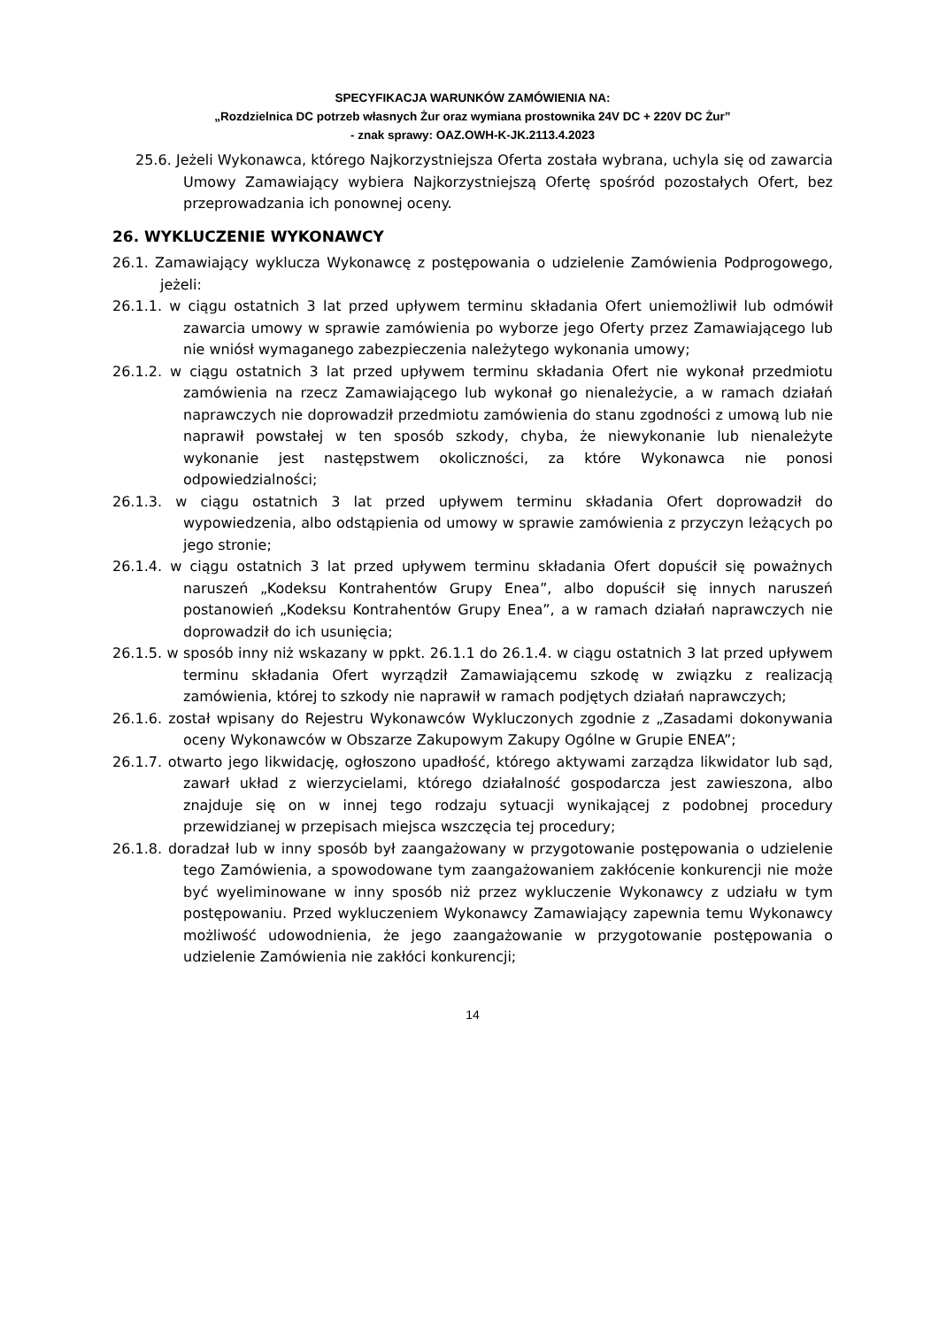SPECYFIKACJA WARUNKÓW ZAMÓWIENIA NA:
„Rozdzielnica DC potrzeb własnych Żur oraz wymiana prostownika 24V DC + 220V DC Żur”
- znak sprawy: OAZ.OWH-K-JK.2113.4.2023
25.6. Jeżeli Wykonawca, którego Najkorzystniejsza Oferta została wybrana, uchyla się od zawarcia Umowy Zamawiający wybiera Najkorzystniejszą Ofertę spośród pozostałych Ofert, bez przeprowadzania ich ponownej oceny.
26. WYKLUCZENIE WYKONAWCY
26.1. Zamawiający wyklucza Wykonawcę z postępowania o udzielenie Zamówienia Podprogowego, jeżeli:
26.1.1. w ciągu ostatnich 3 lat przed upływem terminu składania Ofert uniemożliwił lub odmówił zawarcia umowy w sprawie zamówienia po wyborze jego Oferty przez Zamawiającego lub nie wniósł wymaganego zabezpieczenia należytego wykonania umowy;
26.1.2. w ciągu ostatnich 3 lat przed upływem terminu składania Ofert nie wykonał przedmiotu zamówienia na rzecz Zamawiającego lub wykonał go nienależycie, a w ramach działań naprawczych nie doprowadził przedmiotu zamówienia do stanu zgodności z umową lub nie naprawił powstałej w ten sposób szkody, chyba, że niewykonanie lub nienależyte wykonanie jest następstwem okoliczności, za które Wykonawca nie ponosi odpowiedzialności;
26.1.3. w ciągu ostatnich 3 lat przed upływem terminu składania Ofert doprowadził do wypowiedzenia, albo odstąpienia od umowy w sprawie zamówienia z przyczyn leżących po jego stronie;
26.1.4. w ciągu ostatnich 3 lat przed upływem terminu składania Ofert dopuścił się poważnych naruszeń „Kodeksu Kontrahentów Grupy Enea”, albo dopuścił się innych naruszeń postanowień „Kodeksu Kontrahentów Grupy Enea”, a w ramach działań naprawczych nie doprowadził do ich usunięcia;
26.1.5. w sposób inny niż wskazany w ppkt. 26.1.1 do 26.1.4. w ciągu ostatnich 3 lat przed upływem terminu składania Ofert wyrządził Zamawiającemu szkodę w związku z realizacją zamówienia, której to szkody nie naprawił w ramach podjętych działań naprawczych;
26.1.6. został wpisany do Rejestru Wykonawców Wykluczonych zgodnie z „Zasadami dokonywania oceny Wykonawców w Obszarze Zakupowym Zakupy Ogólne w Grupie ENEA”;
26.1.7. otwarto jego likwidację, ogłoszono upadłość, którego aktywami zarządza likwidator lub sąd, zawarł układ z wierzycielami, którego działalność gospodarcza jest zawieszona, albo znajduje się on w innej tego rodzaju sytuacji wynikającej z podobnej procedury przewidzianej w przepisach miejsca wszczęcia tej procedury;
26.1.8. doradzał lub w inny sposób był zaangażowany w przygotowanie postępowania o udzielenie tego Zamówienia, a spowodowane tym zaangażowaniem zakłócenie konkurencji nie może być wyeliminowane w inny sposób niż przez wykluczenie Wykonawcy z udziału w tym postępowaniu. Przed wykluczeniem Wykonawcy Zamawiający zapewnia temu Wykonawcy możliwość udowodnienia, że jego zaangażowanie w przygotowanie postępowania o udzielenie Zamówienia nie zakłóci konkurencji;
14